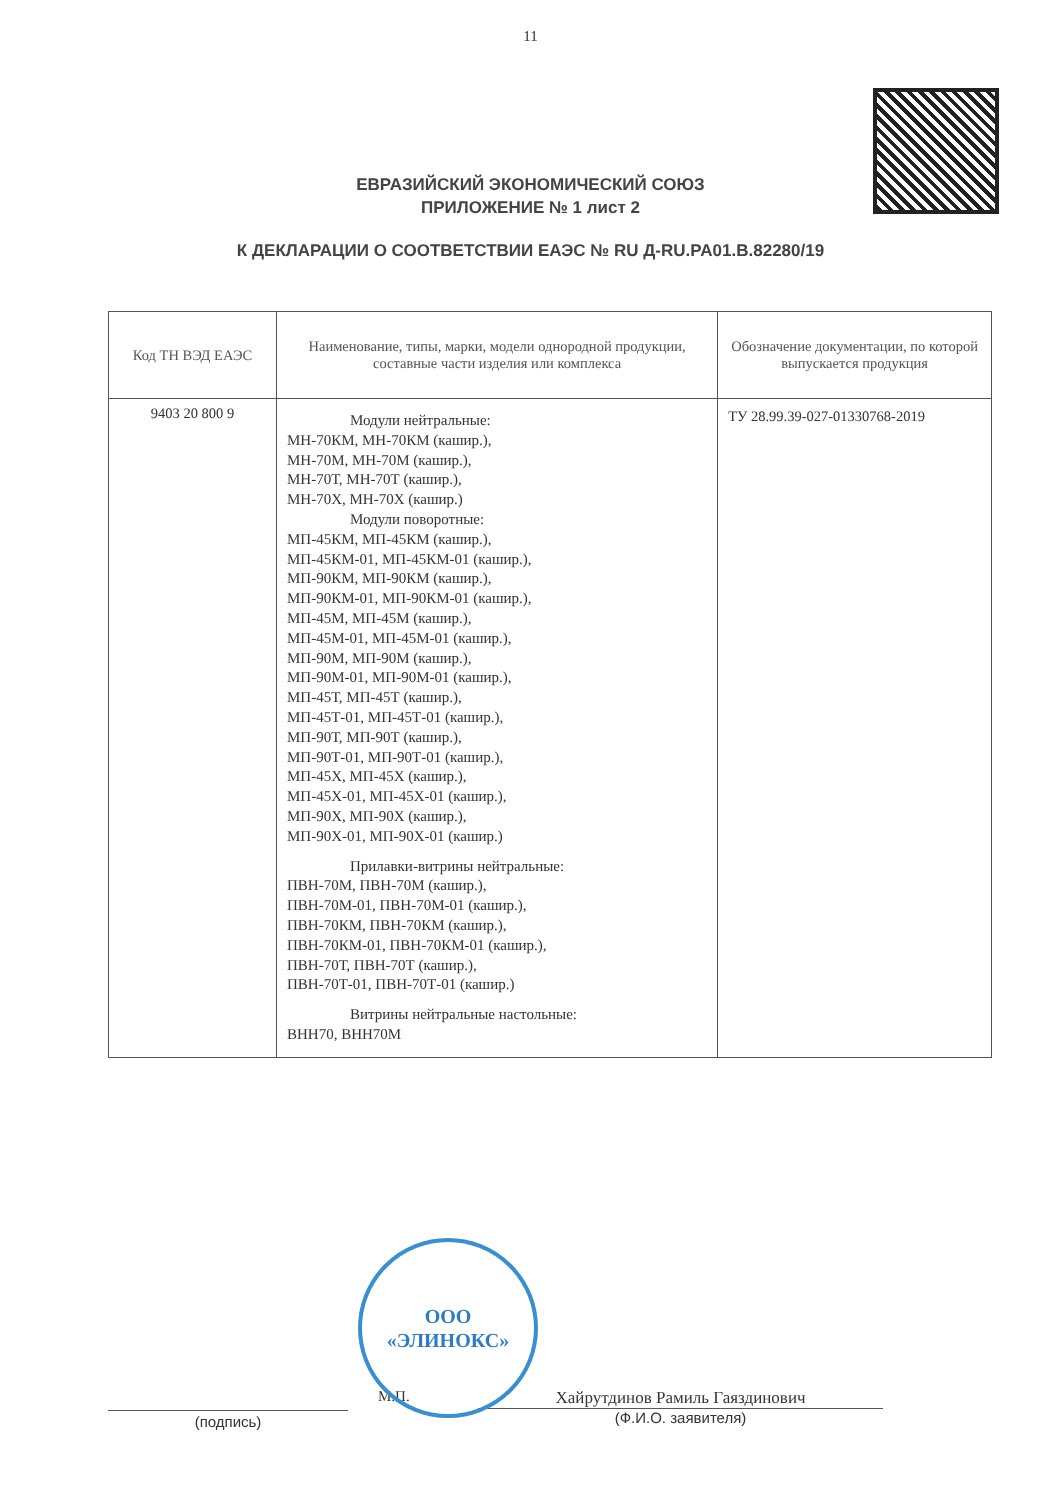11
ЕВРАЗИЙСКИЙ ЭКОНОМИЧЕСКИЙ СОЮЗ
ПРИЛОЖЕНИЕ № 1 лист 2
К ДЕКЛАРАЦИИ О СООТВЕТСТВИИ ЕАЭС № RU Д-RU.PA01.B.82280/19
| Код ТН ВЭД ЕАЭС | Наименование, типы, марки, модели однородной продукции, составные части изделия или комплекса | Обозначение документации, по которой выпускается продукция |
| --- | --- | --- |
| 9403 20 800 9 | Модули нейтральные: МН-70КМ, МН-70КМ (кашир.), МН-70М, МН-70М (кашир.), МН-70Т, МН-70Т (кашир.), МН-70Х, МН-70Х (кашир.) Модули поворотные: МП-45КМ, МП-45КМ (кашир.), МП-45КМ-01, МП-45КМ-01 (кашир.), МП-90КМ, МП-90КМ (кашир.), МП-90КМ-01, МП-90КМ-01 (кашир.), МП-45М, МП-45М (кашир.), МП-45М-01, МП-45М-01 (кашир.), МП-90М, МП-90М (кашир.), МП-90М-01, МП-90М-01 (кашир.), МП-45Т, МП-45Т (кашир.), МП-45Т-01, МП-45Т-01 (кашир.), МП-90Т, МП-90Т (кашир.), МП-90Т-01, МП-90Т-01 (кашир.), МП-45Х, МП-45Х (кашир.), МП-45Х-01, МП-45Х-01 (кашир.), МП-90Х, МП-90Х (кашир.), МП-90Х-01, МП-90Х-01 (кашир.) Прилавки-витрины нейтральные: ПВН-70М, ПВН-70М (кашир.), ПВН-70М-01, ПВН-70М-01 (кашир.), ПВН-70КМ, ПВН-70КМ (кашир.), ПВН-70КМ-01, ПВН-70КМ-01 (кашир.), ПВН-70Т, ПВН-70Т (кашир.), ПВН-70Т-01, ПВН-70Т-01 (кашир.) Витрины нейтральные настольные: ВНН70, ВНН70М | ТУ 28.99.39-027-01330768-2019 |
ООО
«ЭЛИНОКС»
(подпись)
М.П. Хайрутдинов Рамиль Гаяздинович
(Ф.И.О. заявителя)